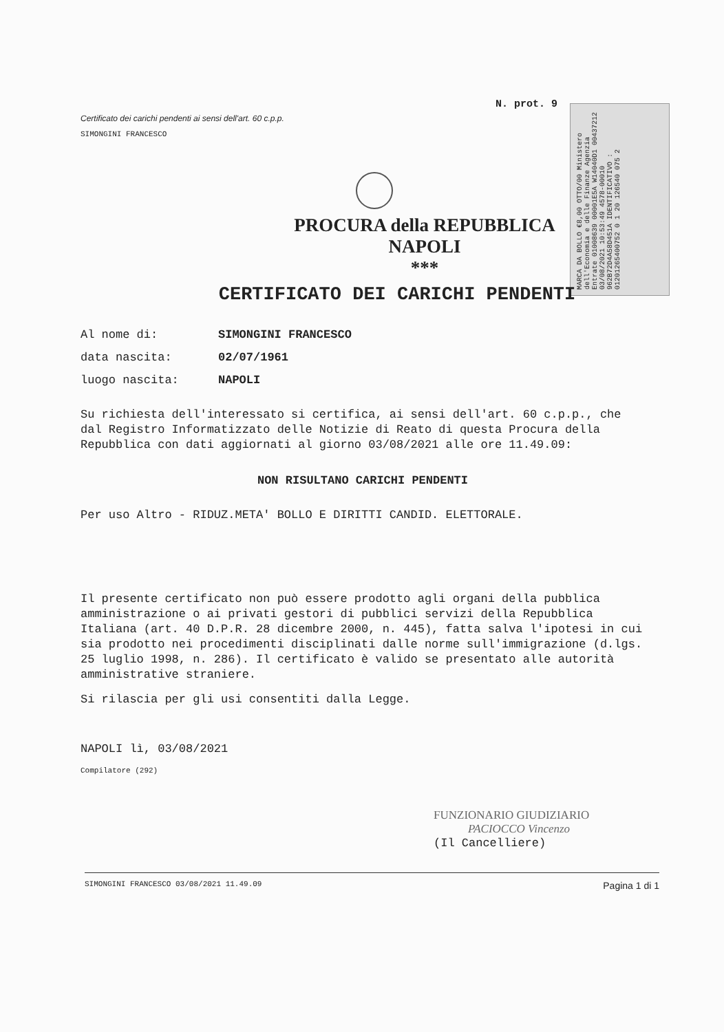N. prot. 9
MARCA DA BOLLO €8,00 OTTO/00 Ministero dell'Economia e delle Finanze Agenzia Entrate 01008639 00001E5A W14040D1 00437212 03/08/2021 10:53:49 4578-00010 962B72D4A58D451A IDENTIFICATIVO : 01201265400752 0 1 20 126540 075 2
Certificato dei carichi pendenti ai sensi dell'art. 60 c.p.p.
SIMONGINI FRANCESCO
PROCURA della REPUBBLICA
NAPOLI
***
CERTIFICATO DEI CARICHI PENDENTI
Al nome di: SIMONGINI FRANCESCO
data nascita: 02/07/1961
luogo nascita: NAPOLI
Su richiesta dell'interessato si certifica, ai sensi dell'art. 60 c.p.p., che dal Registro Informatizzato delle Notizie di Reato di questa Procura della Repubblica con dati aggiornati al giorno 03/08/2021 alle ore 11.49.09:
NON RISULTANO CARICHI PENDENTI
Per uso Altro - RIDUZ.META' BOLLO E DIRITTI CANDID. ELETTORALE.
Il presente certificato non può essere prodotto agli organi della pubblica amministrazione o ai privati gestori di pubblici servizi della Repubblica Italiana (art. 40 D.P.R. 28 dicembre 2000, n. 445), fatta salva l'ipotesi in cui sia prodotto nei procedimenti disciplinati dalle norme sull'immigrazione (d.lgs. 25 luglio 1998, n. 286). Il certificato è valido se presentato alle autorità amministrative straniere.
Si rilascia per gli usi consentiti dalla Legge.
NAPOLI lì, 03/08/2021
Compilatore (292)
FUNZIONARIO GIUDIZIARIO
PACIOCCO Vincenzo
(Il Cancelliere)
SIMONGINI FRANCESCO 03/08/2021 11.49.09 Pagina 1 di 1